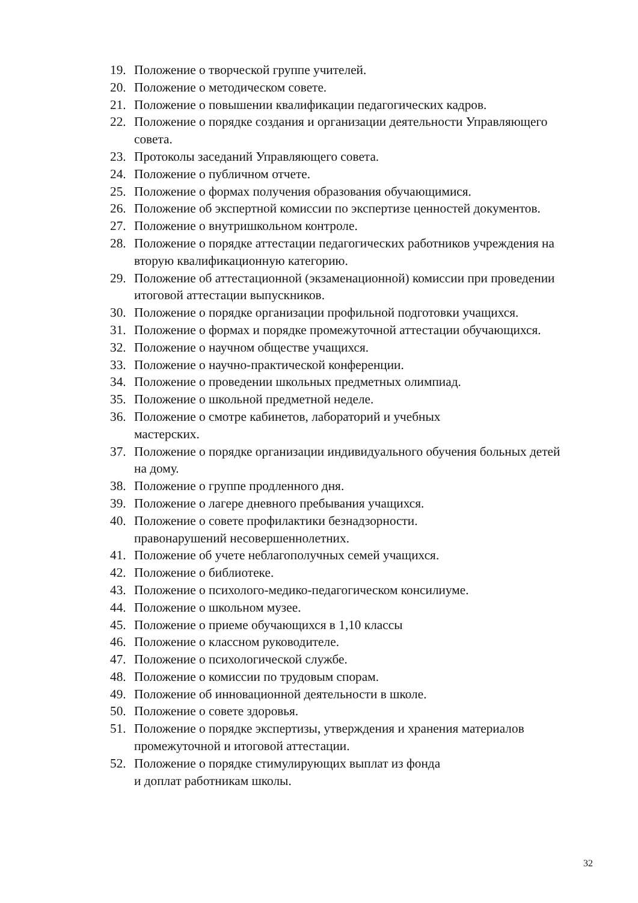19. Положение о творческой группе учителей.
20. Положение о методическом совете.
21. Положение о повышении квалификации педагогических кадров.
22. Положение о порядке создания и организации деятельности Управляющего совета.
23. Протоколы заседаний Управляющего совета.
24. Положение о публичном отчете.
25. Положение о формах получения образования обучающимися.
26. Положение об экспертной комиссии по экспертизе ценностей документов.
27. Положение о внутришкольном контроле.
28. Положение о порядке аттестации педагогических работников учреждения на вторую квалификационную категорию.
29. Положение об аттестационной (экзаменационной) комиссии при проведении итоговой аттестации выпускников.
30. Положение о порядке организации профильной подготовки учащихся.
31. Положение о формах и порядке промежуточной аттестации обучающихся.
32. Положение о научном обществе учащихся.
33. Положение о научно-практической конференции.
34. Положение о проведении школьных предметных олимпиад.
35. Положение о школьной предметной неделе.
36. Положение о смотре кабинетов, лабораторий и учебных
мастерских.
37. Положение о порядке организации индивидуального обучения больных детей на дому.
38. Положение о группе продленного дня.
39. Положение о лагере дневного пребывания учащихся.
40. Положение о совете профилактики безнадзорности.
правонарушений несовершеннолетних.
41. Положение об учете неблагополучных семей учащихся.
42. Положение о библиотеке.
43. Положение о психолого-медико-педагогическом консилиуме.
44. Положение о школьном музее.
45. Положение о приеме обучающихся в 1,10 классы
46. Положение о классном руководителе.
47. Положение о психологической службе.
48. Положение о комиссии по трудовым спорам.
49. Положение об инновационной деятельности в школе.
50. Положение о совете здоровья.
51. Положение о порядке экспертизы, утверждения и хранения материалов промежуточной и итоговой аттестации.
52. Положение о порядке стимулирующих выплат из фонда
и доплат работникам школы.
32